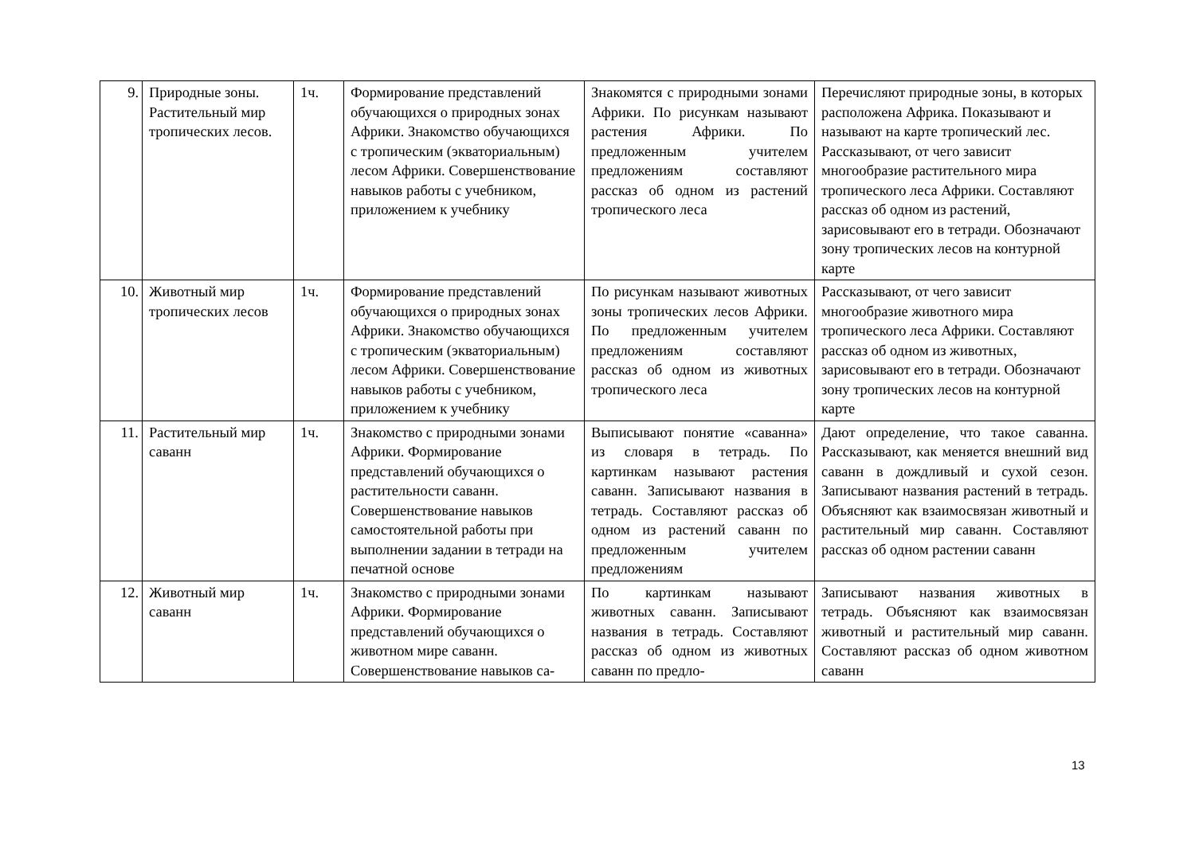| 9. | Природные зоны. Растительный мир тропических лесов. | 1ч. | Формирование представлений обучающихся о природных зонах Африки. Знакомство обучающихся с тропическим (экваториальным) лесом Африки. Совершенствование навыков работы с учебником, приложением к учебнику | Знакомятся с природными зонами Африки. По рисункам называют растения Африки. По предложенным учителем предложениям составляют рассказ об одном из растений тропического леса | Перечисляют природные зоны, в которых расположена Африка. Показывают и называют на карте тропический лес. Рассказывают, от чего зависит многообразие растительного мира тропического леса Африки. Составляют рассказ об одном из растений, зарисовывают его в тетради. Обозначают зону тропических лесов на контурной карте |
| 10. | Животный мир тропических лесов | 1ч. | Формирование представлений обучающихся о природных зонах Африки. Знакомство обучающихся с тропическим (экваториальным) лесом Африки. Совершенствование навыков работы с учебником, приложением к учебнику | По рисункам называют животных зоны тропических лесов Африки. По предложенным учителем предложениям составляют рассказ об одном из животных тропического леса | Рассказывают, от чего зависит многообразие животного мира тропического леса Африки. Составляют рассказ об одном из животных, зарисовывают его в тетради. Обозначают зону тропических лесов на контурной карте |
| 11. | Растительный мир саванн | 1ч. | Знакомство с природными зонами Африки. Формирование представлений обучающихся о растительности саванн. Совершенствование навыков самостоятельной работы при выполнении задании в тетради на печатной основе | Выписывают понятие «саванна» из словаря в тетрадь. По картинкам называют растения саванн. Записывают названия в тетрадь. Составляют рассказ об одном из растений саванн по предложенным учителем предложениям | Дают определение, что такое саванна. Рассказывают, как меняется внешний вид саванн в дождливый и сухой сезон. Записывают названия растений в тетрадь. Объясняют как взаимосвязан животный и растительный мир саванн. Составляют рассказ об одном растении саванн |
| 12. | Животный мир саванн | 1ч. | Знакомство с природными зонами Африки. Формирование представлений обучающихся о животном мире саванн. Совершенствование навыков са- | По картинкам называют животных саванн. Записывают названия в тетрадь. Составляют рассказ об одном из животных саванн по предло- | Записывают названия животных в тетрадь. Объясняют как взаимосвязан животный и растительный мир саванн. Составляют рассказ об одном животном саванн |
13